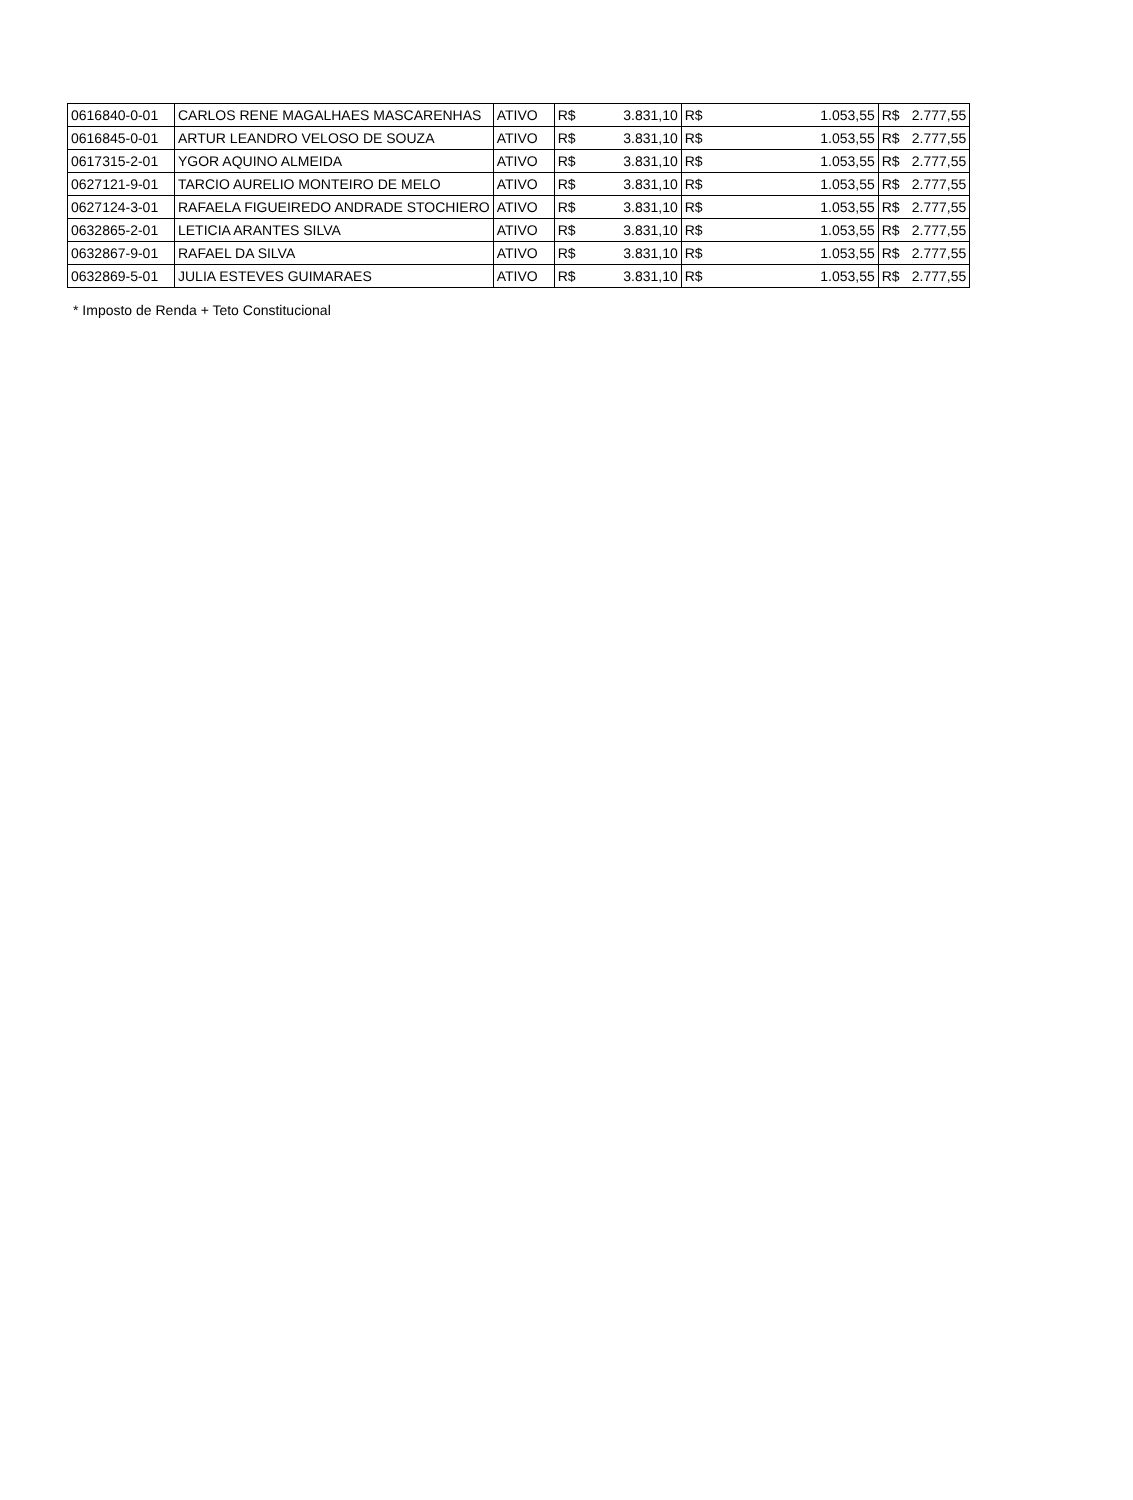| 0616840-0-01 | CARLOS RENE MAGALHAES MASCARENHAS | ATIVO | R$ | 3.831,10 | R$ | 1.053,55 | R$ | 2.777,55 |
| 0616845-0-01 | ARTUR LEANDRO VELOSO DE SOUZA | ATIVO | R$ | 3.831,10 | R$ | 1.053,55 | R$ | 2.777,55 |
| 0617315-2-01 | YGOR AQUINO ALMEIDA | ATIVO | R$ | 3.831,10 | R$ | 1.053,55 | R$ | 2.777,55 |
| 0627121-9-01 | TARCIO AURELIO MONTEIRO DE MELO | ATIVO | R$ | 3.831,10 | R$ | 1.053,55 | R$ | 2.777,55 |
| 0627124-3-01 | RAFAELA FIGUEIREDO ANDRADE STOCHIERO | ATIVO | R$ | 3.831,10 | R$ | 1.053,55 | R$ | 2.777,55 |
| 0632865-2-01 | LETICIA ARANTES SILVA | ATIVO | R$ | 3.831,10 | R$ | 1.053,55 | R$ | 2.777,55 |
| 0632867-9-01 | RAFAEL DA SILVA | ATIVO | R$ | 3.831,10 | R$ | 1.053,55 | R$ | 2.777,55 |
| 0632869-5-01 | JULIA ESTEVES GUIMARAES | ATIVO | R$ | 3.831,10 | R$ | 1.053,55 | R$ | 2.777,55 |
* Imposto de Renda + Teto Constitucional